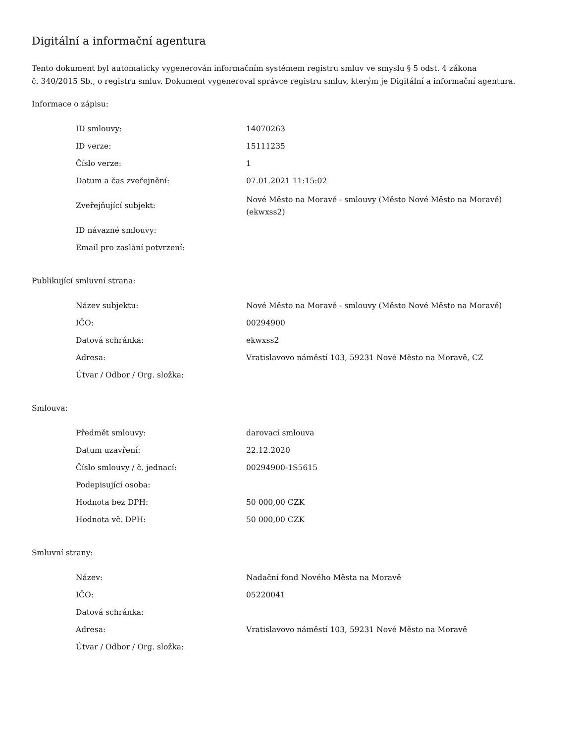Digitální a informační agentura
Tento dokument byl automaticky vygenerován informačním systémem registru smluv ve smyslu § 5 odst. 4 zákona
č. 340/2015 Sb., o registru smluv. Dokument vygeneroval správce registru smluv, kterým je Digitální a informační agentura.
Informace o zápisu:
| ID smlouvy: | 14070263 |
| ID verze: | 15111235 |
| Číslo verze: | 1 |
| Datum a čas zveřejnění: | 07.01.2021 11:15:02 |
| Zveřejňující subjekt: | Nové Město na Moravě - smlouvy (Město Nové Město na Moravě) (ekwxss2) |
| ID návazné smlouvy: | |
| Email pro zaslání potvrzení: | |
Publikující smluvní strana:
| Název subjektu: | Nové Město na Moravě - smlouvy (Město Nové Město na Moravě) |
| IČO: | 00294900 |
| Datová schránka: | ekwxss2 |
| Adresa: | Vratislavovo náměstí 103, 59231 Nové Město na Moravě, CZ |
| Útvar / Odbor / Org. složka: | |
Smlouva:
| Předmět smlouvy: | darovací smlouva |
| Datum uzavření: | 22.12.2020 |
| Číslo smlouvy / č. jednací: | 00294900-1S5615 |
| Podepisující osoba: | |
| Hodnota bez DPH: | 50 000,00 CZK |
| Hodnota vč. DPH: | 50 000,00 CZK |
Smluvní strany:
| Název: | Nadační fond Nového Města na Moravě |
| IČO: | 05220041 |
| Datová schránka: | |
| Adresa: | Vratislavovo náměstí 103, 59231 Nové Město na Moravě |
| Útvar / Odbor / Org. složka: | |